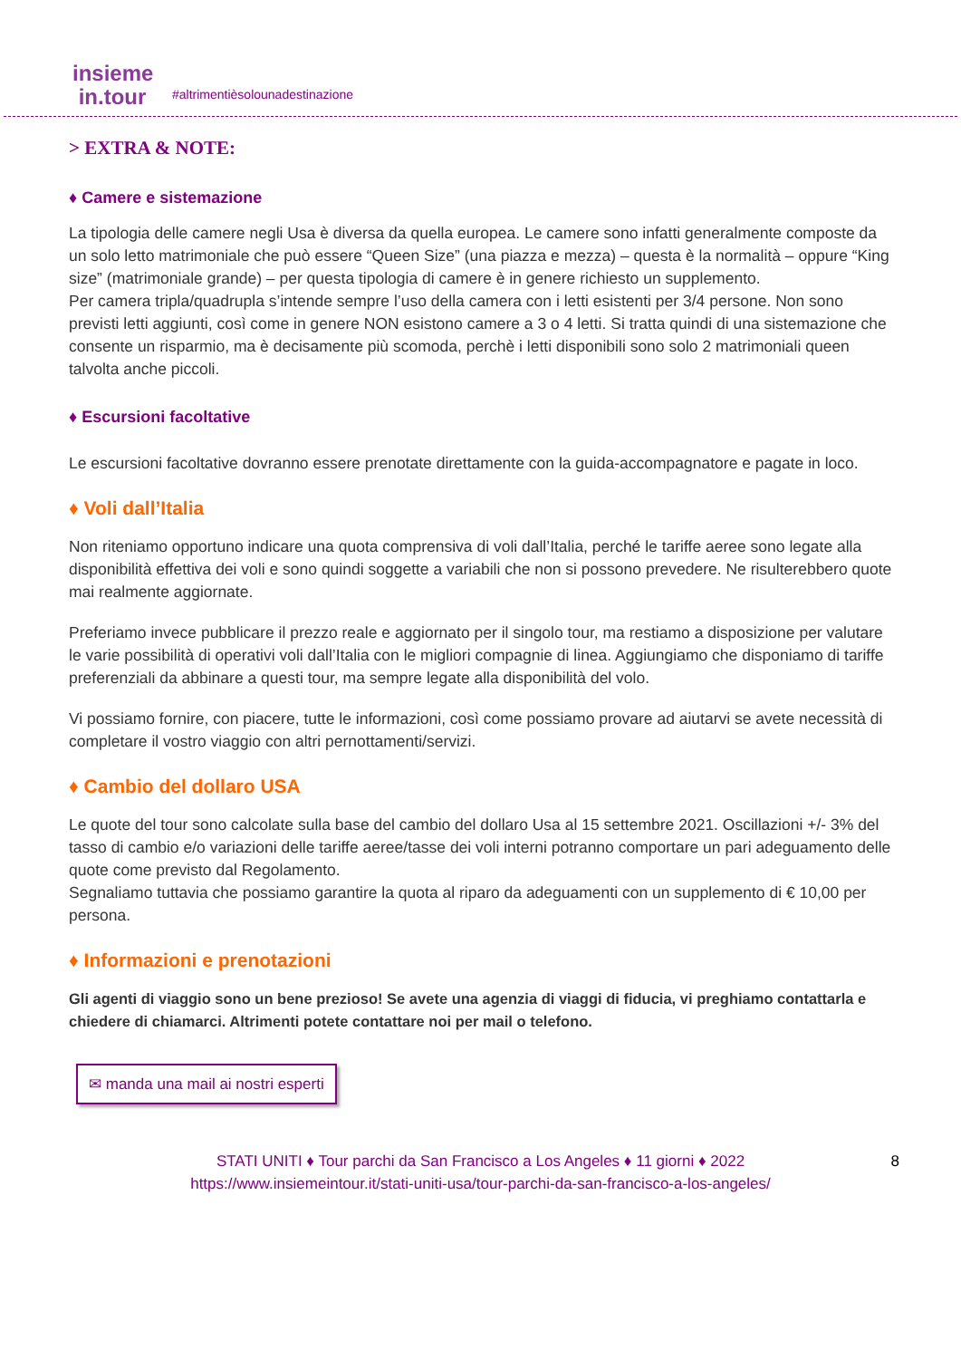insieme
in.tour
#altrimentièsolounadestinazione
> EXTRA & NOTE:
♦ Camere e sistemazione
La tipologia delle camere negli Usa è diversa da quella europea. Le camere sono infatti generalmente composte da un solo letto matrimoniale che può essere “Queen Size” (una piazza e mezza) – questa è la normalità – oppure “King size” (matrimoniale grande) – per questa tipologia di camere è in genere richiesto un supplemento.
Per camera tripla/quadrupla s’intende sempre l’uso della camera con i letti esistenti per 3/4 persone. Non sono previsti letti aggiunti, così come in genere NON esistono camere a 3 o 4 letti. Si tratta quindi di una sistemazione che consente un risparmio, ma è decisamente più scomoda, perchè i letti disponibili sono solo 2 matrimoniali queen talvolta anche piccoli.
♦ Escursioni facoltative
Le escursioni facoltative dovranno essere prenotate direttamente con la guida-accompagnatore e pagate in loco.
♦ Voli dall’Italia
Non riteniamo opportuno indicare una quota comprensiva di voli dall’Italia, perché le tariffe aeree sono legate alla disponibilità effettiva dei voli e sono quindi soggette a variabili che non si possono prevedere. Ne risulterebbero quote mai realmente aggiornate.
Preferiamo invece pubblicare il prezzo reale e aggiornato per il singolo tour, ma restiamo a disposizione per valutare le varie possibilità di operativi voli dall’Italia con le migliori compagnie di linea. Aggiungiamo che disponiamo di tariffe preferenziali da abbinare a questi tour, ma sempre legate alla disponibilità del volo.
Vi possiamo fornire, con piacere, tutte le informazioni, così come possiamo provare ad aiutarvi se avete necessità di completare il vostro viaggio con altri pernottamenti/servizi.
♦ Cambio del dollaro USA
Le quote del tour sono calcolate sulla base del cambio del dollaro Usa al 15 settembre 2021. Oscillazioni +/- 3% del tasso di cambio e/o variazioni delle tariffe aeree/tasse dei voli interni potranno comportare un pari adeguamento delle quote come previsto dal Regolamento.
Segnaliamo tuttavia che possiamo garantire la quota al riparo da adeguamenti con un supplemento di € 10,00 per persona.
♦ Informazioni e prenotazioni
Gli agenti di viaggio sono un bene prezioso! Se avete una agenzia di viaggi di fiducia, vi preghiamo contattarla e chiedere di chiamarci. Altrimenti potete contattare noi per mail o telefono.
✉ manda una mail ai nostri esperti
STATI UNITI ♦ Tour parchi da San Francisco a Los Angeles ♦ 11 giorni ♦ 2022 8
https://www.insiemeintour.it/stati-uniti-usa/tour-parchi-da-san-francisco-a-los-angeles/